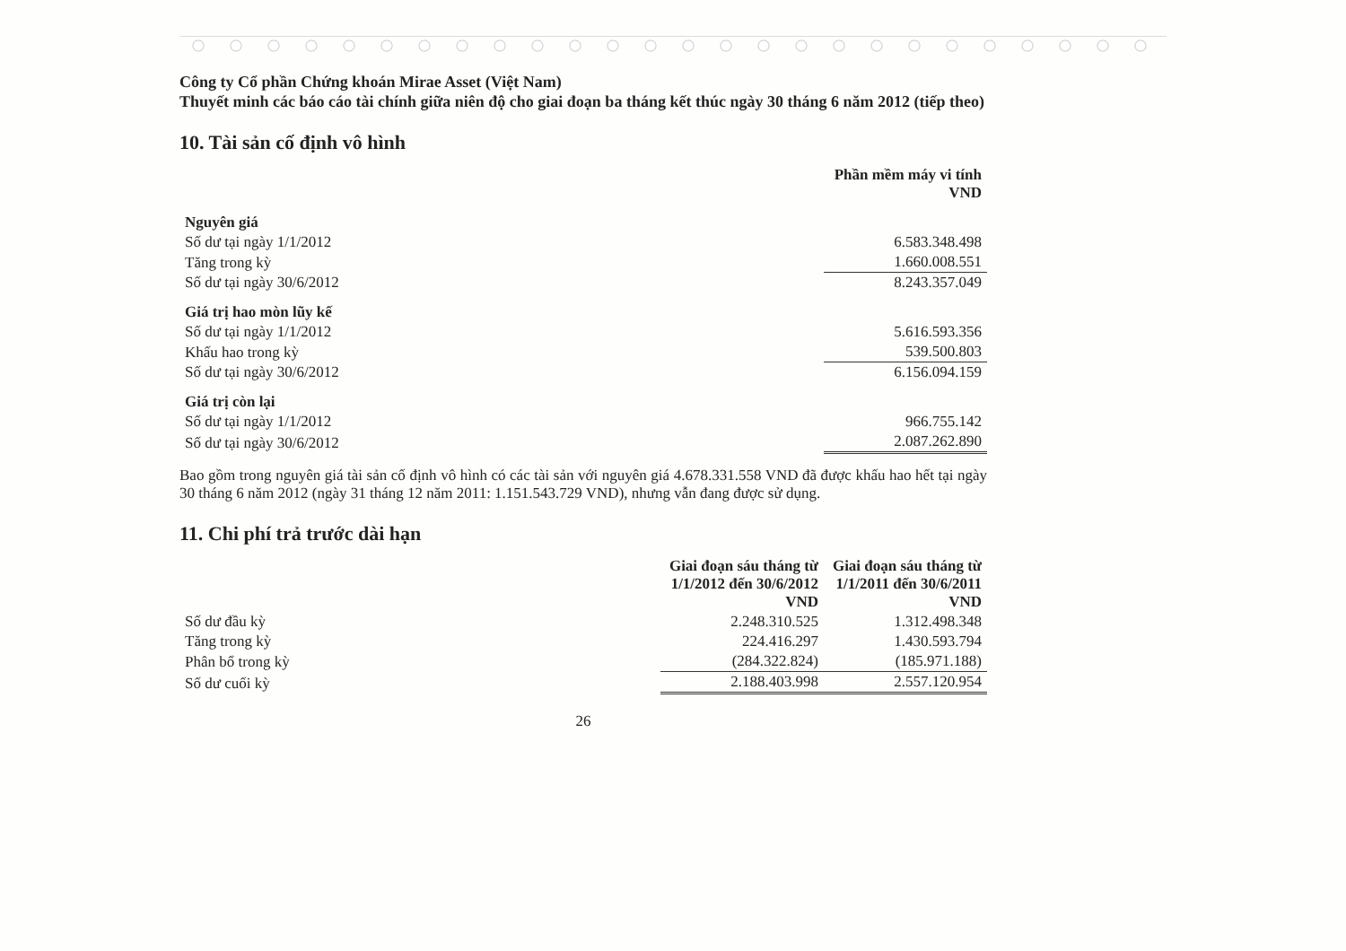Công ty Cổ phần Chứng khoán Mirae Asset (Việt Nam)
Thuyết minh các báo cáo tài chính giữa niên độ cho giai đoạn ba tháng kết thúc ngày 30 tháng 6 năm 2012 (tiếp theo)
10. Tài sản cố định vô hình
| | Phần mềm máy vi tính VND |
| Nguyên giá | |
| Số dư tại ngày 1/1/2012 | 6.583.348.498 |
| Tăng trong kỳ | 1.660.008.551 |
| Số dư tại ngày 30/6/2012 | 8.243.357.049 |
| Giá trị hao mòn lũy kế | |
| Số dư tại ngày 1/1/2012 | 5.616.593.356 |
| Khấu hao trong kỳ | 539.500.803 |
| Số dư tại ngày 30/6/2012 | 6.156.094.159 |
| Giá trị còn lại | |
| Số dư tại ngày 1/1/2012 | 966.755.142 |
| Số dư tại ngày 30/6/2012 | 2.087.262.890 |
Bao gồm trong nguyên giá tài sản cố định vô hình có các tài sản với nguyên giá 4.678.331.558 VND đã được khấu hao hết tại ngày 30 tháng 6 năm 2012 (ngày 31 tháng 12 năm 2011: 1.151.543.729 VND), nhưng vẫn đang được sử dụng.
11. Chi phí trả trước dài hạn
| | Giai đoạn sáu tháng từ 1/1/2012 đến 30/6/2012 VND | Giai đoạn sáu tháng từ 1/1/2011 đến 30/6/2011 VND |
| Số dư đầu kỳ | 2.248.310.525 | 1.312.498.348 |
| Tăng trong kỳ | 224.416.297 | 1.430.593.794 |
| Phân bổ trong kỳ | (284.322.824) | (185.971.188) |
| Số dư cuối kỳ | 2.188.403.998 | 2.557.120.954 |
26